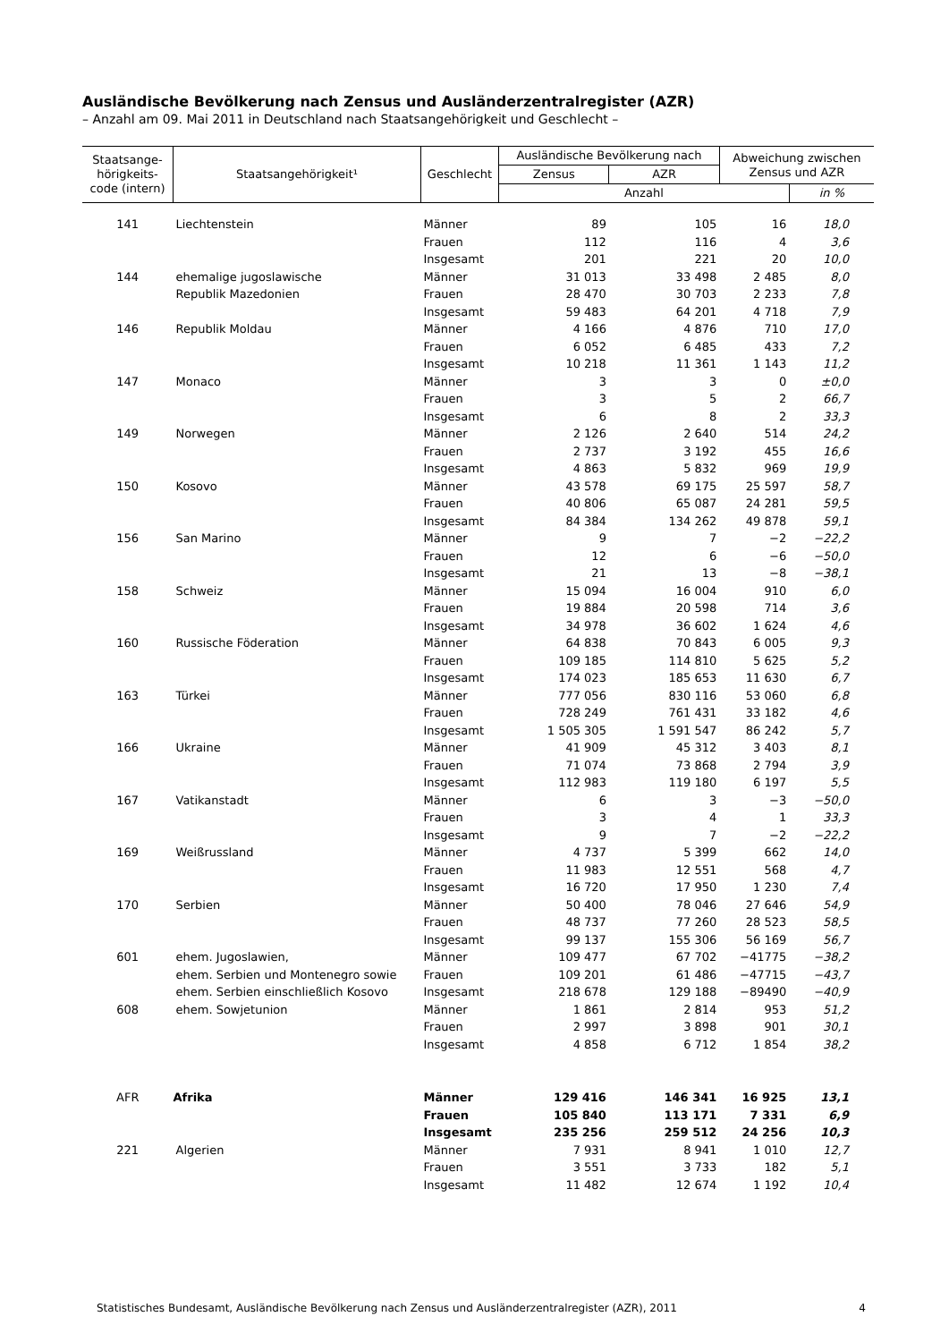Ausländische Bevölkerung nach Zensus und Ausländerzentralregister (AZR)
– Anzahl am 09. Mai 2011 in Deutschland nach Staatsangehörigkeit und Geschlecht –
| Staatsange- hörigkeits- code (intern) | Staatsangehörigkeit¹ | Geschlecht | Ausländische Bevölkerung nach | | Abweichung zwischen Zensus und AZR | |
| --- | --- | --- | --- | --- | --- | --- |
| | | | Zensus | AZR | | |
| | | | Anzahl | | | in % |
| 141 | Liechtenstein | Männer | 89 | 105 | 16 | 18,0 |
| | | Frauen | 112 | 116 | 4 | 3,6 |
| | | Insgesamt | 201 | 221 | 20 | 10,0 |
| 144 | ehemalige jugoslawische | Männer | 31 013 | 33 498 | 2 485 | 8,0 |
| | Republik Mazedonien | Frauen | 28 470 | 30 703 | 2 233 | 7,8 |
| | | Insgesamt | 59 483 | 64 201 | 4 718 | 7,9 |
| 146 | Republik Moldau | Männer | 4 166 | 4 876 | 710 | 17,0 |
| | | Frauen | 6 052 | 6 485 | 433 | 7,2 |
| | | Insgesamt | 10 218 | 11 361 | 1 143 | 11,2 |
| 147 | Monaco | Männer | 3 | 3 | 0 | ±0,0 |
| | | Frauen | 3 | 5 | 2 | 66,7 |
| | | Insgesamt | 6 | 8 | 2 | 33,3 |
| 149 | Norwegen | Männer | 2 126 | 2 640 | 514 | 24,2 |
| | | Frauen | 2 737 | 3 192 | 455 | 16,6 |
| | | Insgesamt | 4 863 | 5 832 | 969 | 19,9 |
| 150 | Kosovo | Männer | 43 578 | 69 175 | 25 597 | 58,7 |
| | | Frauen | 40 806 | 65 087 | 24 281 | 59,5 |
| | | Insgesamt | 84 384 | 134 262 | 49 878 | 59,1 |
| 156 | San Marino | Männer | 9 | 7 | −2 | −22,2 |
| | | Frauen | 12 | 6 | −6 | −50,0 |
| | | Insgesamt | 21 | 13 | −8 | −38,1 |
| 158 | Schweiz | Männer | 15 094 | 16 004 | 910 | 6,0 |
| | | Frauen | 19 884 | 20 598 | 714 | 3,6 |
| | | Insgesamt | 34 978 | 36 602 | 1 624 | 4,6 |
| 160 | Russische Föderation | Männer | 64 838 | 70 843 | 6 005 | 9,3 |
| | | Frauen | 109 185 | 114 810 | 5 625 | 5,2 |
| | | Insgesamt | 174 023 | 185 653 | 11 630 | 6,7 |
| 163 | Türkei | Männer | 777 056 | 830 116 | 53 060 | 6,8 |
| | | Frauen | 728 249 | 761 431 | 33 182 | 4,6 |
| | | Insgesamt | 1 505 305 | 1 591 547 | 86 242 | 5,7 |
| 166 | Ukraine | Männer | 41 909 | 45 312 | 3 403 | 8,1 |
| | | Frauen | 71 074 | 73 868 | 2 794 | 3,9 |
| | | Insgesamt | 112 983 | 119 180 | 6 197 | 5,5 |
| 167 | Vatikanstadt | Männer | 6 | 3 | −3 | −50,0 |
| | | Frauen | 3 | 4 | 1 | 33,3 |
| | | Insgesamt | 9 | 7 | −2 | −22,2 |
| 169 | Weißrussland | Männer | 4 737 | 5 399 | 662 | 14,0 |
| | | Frauen | 11 983 | 12 551 | 568 | 4,7 |
| | | Insgesamt | 16 720 | 17 950 | 1 230 | 7,4 |
| 170 | Serbien | Männer | 50 400 | 78 046 | 27 646 | 54,9 |
| | | Frauen | 48 737 | 77 260 | 28 523 | 58,5 |
| | | Insgesamt | 99 137 | 155 306 | 56 169 | 56,7 |
| 601 | ehem. Jugoslawien, | Männer | 109 477 | 67 702 | −41775 | −38,2 |
| | ehem. Serbien und Montenegro sowie | Frauen | 109 201 | 61 486 | −47715 | −43,7 |
| | ehem. Serbien einschließlich Kosovo | Insgesamt | 218 678 | 129 188 | −89490 | −40,9 |
| 608 | ehem. Sowjetunion | Männer | 1 861 | 2 814 | 953 | 51,2 |
| | | Frauen | 2 997 | 3 898 | 901 | 30,1 |
| | | Insgesamt | 4 858 | 6 712 | 1 854 | 38,2 |
| AFR | Afrika | Männer | 129 416 | 146 341 | 16 925 | 13,1 |
| | | Frauen | 105 840 | 113 171 | 7 331 | 6,9 |
| | | Insgesamt | 235 256 | 259 512 | 24 256 | 10,3 |
| 221 | Algerien | Männer | 7 931 | 8 941 | 1 010 | 12,7 |
| | | Frauen | 3 551 | 3 733 | 182 | 5,1 |
| | | Insgesamt | 11 482 | 12 674 | 1 192 | 10,4 |
Statistisches Bundesamt, Ausländische Bevölkerung nach Zensus und Ausländerzentralregister (AZR), 2011 4